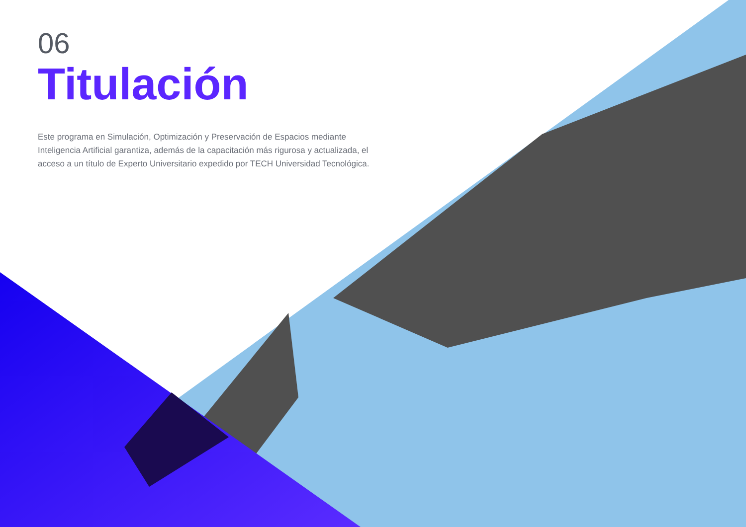06
Titulación
Este programa en Simulación, Optimización y Preservación de Espacios mediante Inteligencia Artificial garantiza, además de la capacitación más rigurosa y actualizada, el acceso a un título de Experto Universitario expedido por TECH Universidad Tecnológica.